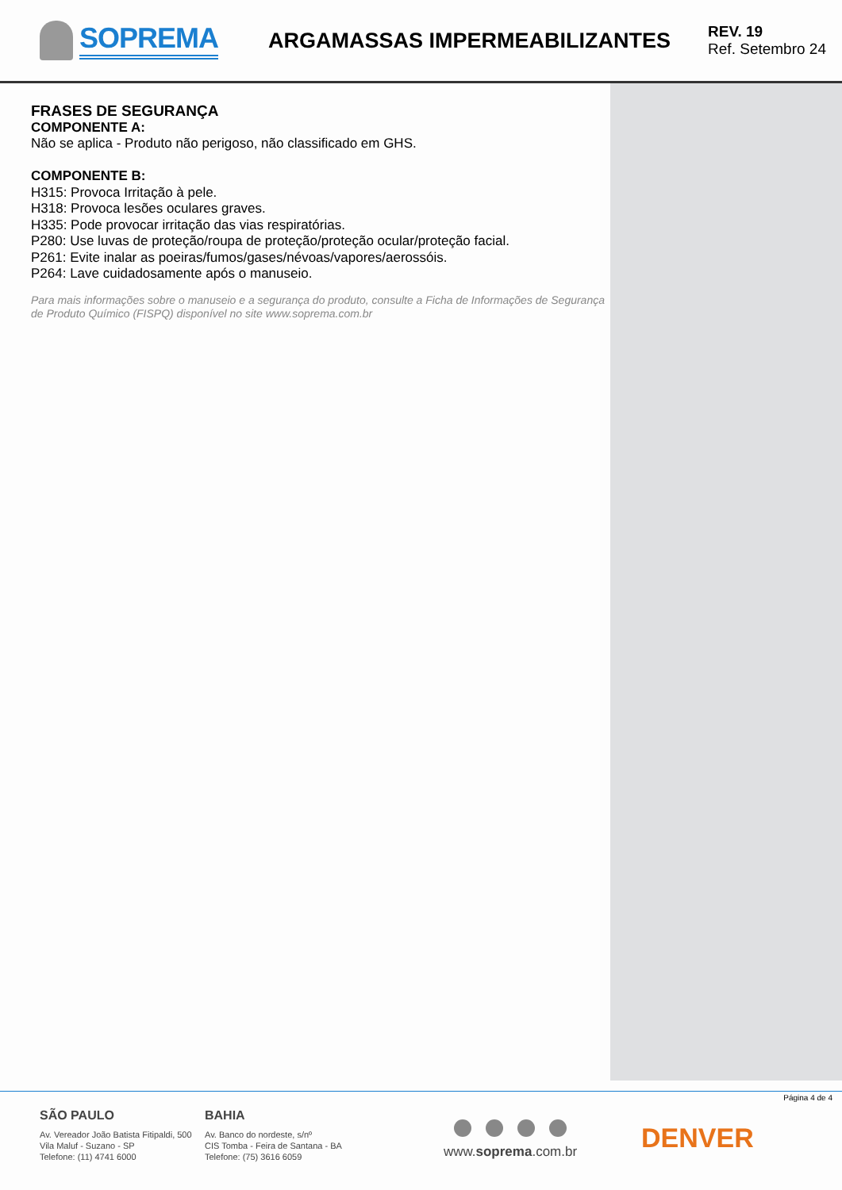SOPREMA
ARGAMASSAS IMPERMEABILIZANTES
REV. 19
Ref. Setembro 24
FRASES DE SEGURANÇA
COMPONENTE A:
Não se aplica - Produto não perigoso, não classificado em GHS.
COMPONENTE B:
H315: Provoca Irritação à pele.
H318: Provoca lesões oculares graves.
H335: Pode provocar irritação das vias respiratórias.
P280: Use luvas de proteção/roupa de proteção/proteção ocular/proteção facial.
P261: Evite inalar as poeiras/fumos/gases/névoas/vapores/aerossóis.
P264: Lave cuidadosamente após o manuseio.
Para mais informações sobre o manuseio e a segurança do produto, consulte a Ficha de Informações de Segurança de Produto Químico (FISPQ) disponível no site www.soprema.com.br
Página 4 de 4
SÃO PAULO
Av. Vereador João Batista Fitipaldi, 500
Vila Maluf - Suzano - SP
Telefone: (11) 4741 6000
BAHIA
Av. Banco do nordeste, s/nº
CIS Tomba - Feira de Santana - BA
Telefone: (75) 3616 6059
www.soprema.com.br
DENVER